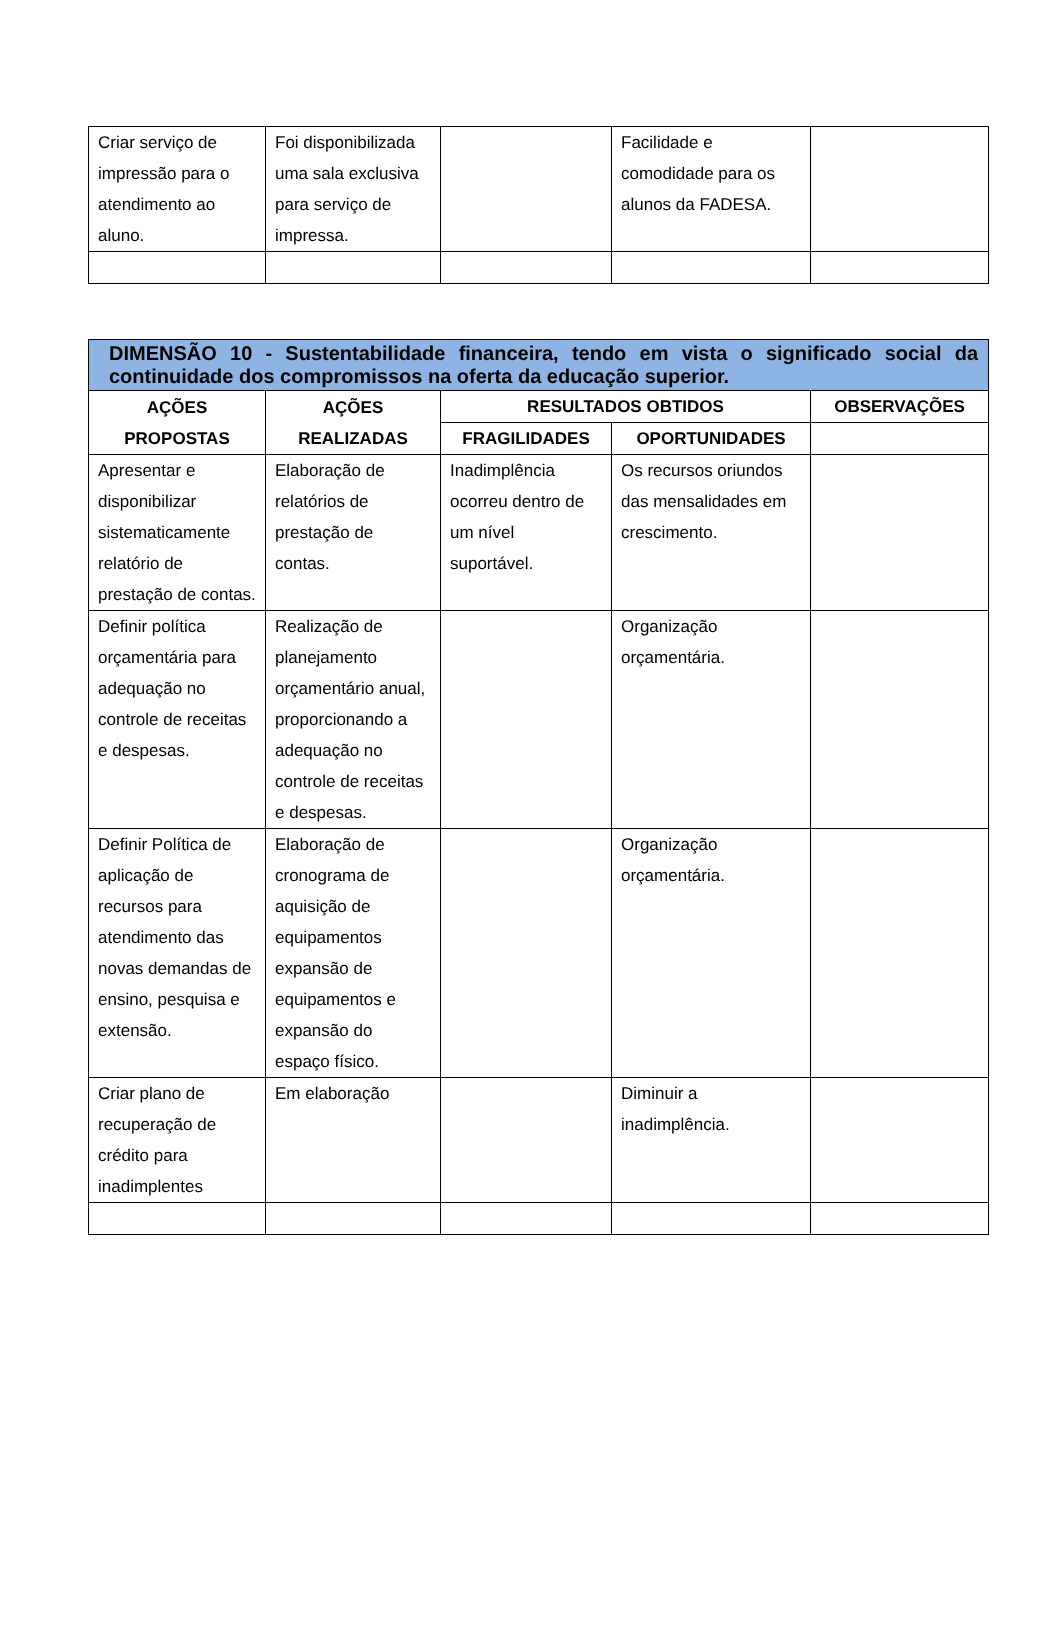| Criar serviço de impressão para o atendimento ao aluno. | Foi disponibilizada uma sala exclusiva para serviço de impressa. | | Facilidade e comodidade para os alunos da FADESA. | |
| DIMENSÃO 10 - Sustentabilidade financeira, tendo em vista o significado social da continuidade dos compromissos na oferta da educação superior. | | | | |
| AÇÕES PROPOSTAS | AÇÕES REALIZADAS | RESULTADOS OBTIDOS | | OBSERVAÇÕES |
| | | FRAGILIDADES | OPORTUNIDADES | |
| Apresentar e disponibilizar sistematicamente relatório de prestação de contas. | Elaboração de relatórios de prestação de contas. | Inadimplência ocorreu dentro de um nível suportável. | Os recursos oriundos das mensalidades em crescimento. | |
| Definir política orçamentária para adequação no controle de receitas e despesas. | Realização de planejamento orçamentário anual, proporcionando a adequação no controle de receitas e despesas. | | Organização orçamentária. | |
| Definir Política de aplicação de recursos para atendimento das novas demandas de ensino, pesquisa e extensão. | Elaboração de cronograma de aquisição de equipamentos expansão de equipamentos e expansão do espaço físico. | | Organização orçamentária. | |
| Criar plano de recuperação de crédito para inadimplentes | Em elaboração | | Diminuir a inadimplência. | |